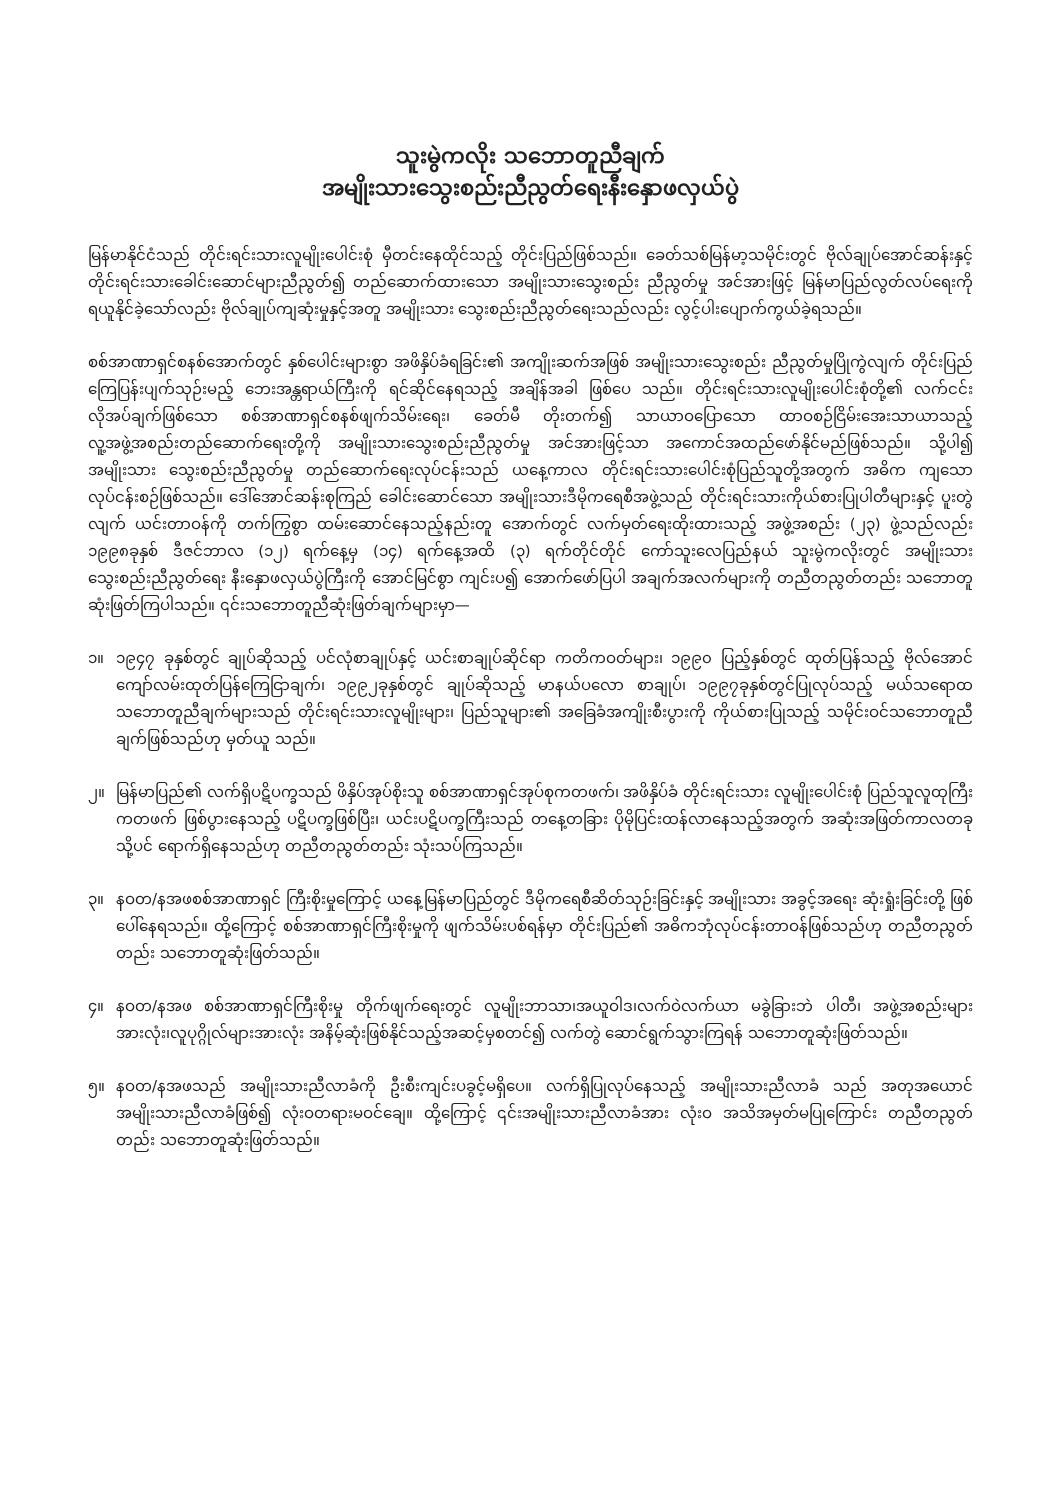သူးမွဲကလိုး သဘောတူညီချက်
အမျိုးသားသွေးစည်းညီညွတ်ရေးနီးနှောဖလှယ်ပွဲ
မြန်မာနိုင်ငံသည် တိုင်းရင်းသားလူမျိုးပေါင်းစုံ မှီတင်းနေထိုင်သည့် တိုင်းပြည်ဖြစ်သည်။ ခေတ်သစ်မြန်မာ့သမိုင်းတွင် ဗိုလ်ချုပ်အောင်ဆန်းနှင့် တိုင်းရင်းသားခေါင်းဆောင်များညီညွတ်၍ တည်ဆောက်ထားသော အမျိုးသားသွေးစည်း ညီညွတ်မှု အင်အားဖြင့် မြန်မာပြည်လွတ်လပ်ရေးကို ရယူနိုင်ခဲ့သော်လည်း ဗိုလ်ချုပ်ကျဆုံးမှုနှင့်အတူ အမျိုးသား သွေးစည်းညီညွတ်ရေးသည်လည်း လွင့်ပါးပျောက်ကွယ်ခဲ့ရသည်။
စစ်အာဏာရှင်စနစ်အောက်တွင် နှစ်ပေါင်းများစွာ အဖိနှိပ်ခံရခြင်း၏ အကျိုးဆက်အဖြစ် အမျိုးသားသွေးစည်း ညီညွတ်မှုပြိုကွဲလျက် တိုင်းပြည်ကြေပြန်းပျက်သုဉ်းမည့် ဘေးအန္တရာယ်ကြီးကို ရင်ဆိုင်နေရသည့် အချိန်အခါ ဖြစ်ပေ သည်။ တိုင်းရင်းသားလူမျိုးပေါင်းစုံတို့၏ လက်ငင်းလိုအပ်ချက်ဖြစ်သော စစ်အာဏာရှင်စနစ်ဖျက်သိမ်းရေး၊ ခေတ်မီ တိုးတက်၍ သာယာဝပြောသော ထာဝစဉ်ငြိမ်းအေးသာယာသည့် လူ့အဖွဲ့အစည်းတည်ဆောက်ရေးတို့ကို အမျိုးသားသွေးစည်းညီညွတ်မှု အင်အားဖြင့်သာ အကောင်အထည်ဖော်နိုင်မည်ဖြစ်သည်။ သို့ပါ၍ အမျိုးသား သွေးစည်းညီညွတ်မှု တည်ဆောက်ရေးလုပ်ငန်းသည် ယနေ့ကာလ တိုင်းရင်းသားပေါင်းစုံပြည်သူတို့အတွက် အဓိက ကျသော လုပ်ငန်းစဉ်ဖြစ်သည်။ ဒေါ်အောင်ဆန်းစုကြည် ခေါင်းဆောင်သော အမျိုးသားဒီမိုကရေစီအဖွဲ့သည် တိုင်းရင်းသားကိုယ်စားပြုပါတီများနှင့် ပူးတွဲလျက် ယင်းတာဝန်ကို တက်ကြွစွာ ထမ်းဆောင်နေသည့်နည်းတူ အောက်တွင် လက်မှတ်ရေးထိုးထားသည့် အဖွဲ့အစည်း (၂၃) ဖွဲ့သည်လည်း ၁၉၉၈ခုနှစ် ဒီဇင်ဘာလ (၁၂) ရက်နေ့မှ (၁၄) ရက်နေ့အထိ (၃) ရက်တိုင်တိုင် ကော်သူးလေပြည်နယ် သူးမွဲကလိုးတွင် အမျိုးသားသွေးစည်းညီညွတ်ရေး နီးနှောဖလှယ်ပွဲကြီးကို အောင်မြင်စွာ ကျင်းပ၍ အောက်ဖော်ပြပါ အချက်အလက်များကို တညီတညွတ်တည်း သဘောတူဆုံးဖြတ်ကြပါသည်။ ၎င်းသဘောတူညီဆုံးဖြတ်ချက်များမှာ—
၁။ ၁၉၄၇ ခုနှစ်တွင် ချုပ်ဆိုသည့် ပင်လုံစာချုပ်နှင့် ယင်းစာချုပ်ဆိုင်ရာ ကတိကဝတ်များ၊ ၁၉၉၀ ပြည့်နှစ်တွင် ထုတ်ပြန်သည့် ဗိုလ်အောင်ကျော်လမ်းထုတ်ပြန်ကြေငြာချက်၊ ၁၉၉၂ခုနှစ်တွင် ချုပ်ဆိုသည့် မာနယ်ပလော စာချုပ်၊ ၁၉၉၇ခုနှစ်တွင်ပြုလုပ်သည့် မယ်သရောထ သဘောတူညီချက်များသည် တိုင်းရင်းသားလူမျိုးများ၊ ပြည်သူများ၏ အခြေခံအကျိုးစီးပွားကို ကိုယ်စားပြုသည့် သမိုင်းဝင်သဘောတူညီချက်ဖြစ်သည်ဟု မှတ်ယူ သည်။
၂။ မြန်မာပြည်၏ လက်ရှိပဋိပက္ခသည် ဖိနှိပ်အုပ်စိုးသူ စစ်အာဏာရှင်အုပ်စုကတဖက်၊ အဖိနှိပ်ခံ တိုင်းရင်းသား လူမျိုးပေါင်းစုံ ပြည်သူလူထုကြီးကတဖက် ဖြစ်ပွားနေသည့် ပဋိပက္ခဖြစ်ပြီး၊ ယင်းပဋိပက္ခကြီးသည် တနေ့တခြား ပိုမိုပြင်းထန်လာနေသည့်အတွက် အဆုံးအဖြတ်ကာလတခုသို့ပင် ရောက်ရှိနေသည်ဟု တညီတညွတ်တည်း သုံးသပ်ကြသည်။
၃။ နဝတ/နအဖစစ်အာဏာရှင် ကြီးစိုးမှုကြောင့် ယနေ့မြန်မာပြည်တွင် ဒီမိုကရေစီဆိတ်သုဉ်းခြင်းနှင့် အမျိုးသား အခွင့်အရေး ဆုံးရှုံးခြင်းတို့ ဖြစ်ပေါ်နေရသည်။ ထို့ကြောင့် စစ်အာဏာရှင်ကြီးစိုးမှုကို ဖျက်သိမ်းပစ်ရန်မှာ တိုင်းပြည်၏ အဓိကဘုံလုပ်ငန်းတာဝန်ဖြစ်သည်ဟု တညီတညွတ်တည်း သဘောတူဆုံးဖြတ်သည်။
၄။ နဝတ/နအဖ စစ်အာဏာရှင်ကြီးစိုးမှု တိုက်ဖျက်ရေးတွင် လူမျိုးဘာသာ၊အယူဝါဒ၊လက်ဝဲလက်ယာ မခွဲခြားဘဲ ပါတီ၊ အဖွဲ့အစည်းများ အားလုံး၊လူပုဂ္ဂိုလ်များအားလုံး အနိမ့်ဆုံးဖြစ်နိုင်သည့်အဆင့်မှစတင်၍ လက်တွဲ ဆောင်ရွက်သွားကြရန် သဘောတူဆုံးဖြတ်သည်။
၅။ နဝတ/နအဖသည် အမျိုးသားညီလာခံကို ဦးစီးကျင်းပခွင့်မရှိပေ။ လက်ရှိပြုလုပ်နေသည့် အမျိုးသားညီလာခံ သည် အတုအယောင်အမျိုးသားညီလာခံဖြစ်၍ လုံးဝတရားမဝင်ချေ။ ထို့ကြောင့် ၎င်းအမျိုးသားညီလာခံအား လုံးဝ အသိအမှတ်မပြုကြောင်း တညီတညွတ်တည်း သဘောတူဆုံးဖြတ်သည်။